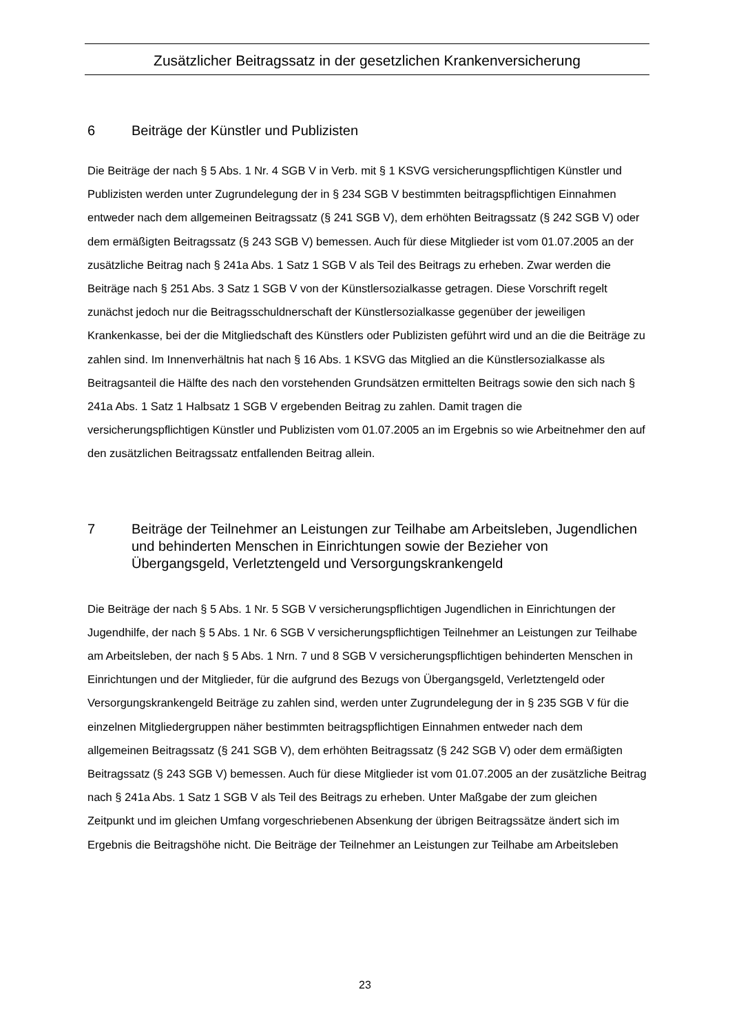Zusätzlicher Beitragssatz in der gesetzlichen Krankenversicherung
6 Beiträge der Künstler und Publizisten
Die Beiträge der nach § 5 Abs. 1 Nr. 4 SGB V in Verb. mit § 1 KSVG versicherungspflichtigen Künstler und Publizisten werden unter Zugrundelegung der in § 234 SGB V bestimmten beitragspflichtigen Einnahmen entweder nach dem allgemeinen Beitragssatz (§ 241 SGB V), dem erhöhten Beitragssatz (§ 242 SGB V) oder dem ermäßigten Beitragssatz (§ 243 SGB V) bemessen. Auch für diese Mitglieder ist vom 01.07.2005 an der zusätzliche Beitrag nach § 241a Abs. 1 Satz 1 SGB V als Teil des Beitrags zu erheben. Zwar werden die Beiträge nach § 251 Abs. 3 Satz 1 SGB V von der Künstlersozialkasse getragen. Diese Vorschrift regelt zunächst jedoch nur die Beitragsschuldnerschaft der Künstlersozialkasse gegenüber der jeweiligen Krankenkasse, bei der die Mitgliedschaft des Künstlers oder Publizisten geführt wird und an die die Beiträge zu zahlen sind. Im Innenverhältnis hat nach § 16 Abs. 1 KSVG das Mitglied an die Künstlersozialkasse als Beitragsanteil die Hälfte des nach den vorstehenden Grundsätzen ermittelten Beitrags sowie den sich nach § 241a Abs. 1 Satz 1 Halbsatz 1 SGB V ergebenden Beitrag zu zahlen. Damit tragen die versicherungspflichtigen Künstler und Publizisten vom 01.07.2005 an im Ergebnis so wie Arbeitnehmer den auf den zusätzlichen Beitragssatz entfallenden Beitrag allein.
7 Beiträge der Teilnehmer an Leistungen zur Teilhabe am Arbeitsleben, Jugendlichen und behinderten Menschen in Einrichtungen sowie der Bezieher von Übergangsgeld, Verletztengeld und Versorgungskrankengeld
Die Beiträge der nach § 5 Abs. 1 Nr. 5 SGB V versicherungspflichtigen Jugendlichen in Einrichtungen der Jugendhilfe, der nach § 5 Abs. 1 Nr. 6 SGB V versicherungspflichtigen Teilnehmer an Leistungen zur Teilhabe am Arbeitsleben, der nach § 5 Abs. 1 Nrn. 7 und 8 SGB V versicherungspflichtigen behinderten Menschen in Einrichtungen und der Mitglieder, für die aufgrund des Bezugs von Übergangsgeld, Verletztengeld oder Versorgungskrankengeld Beiträge zu zahlen sind, werden unter Zugrundelegung der in § 235 SGB V für die einzelnen Mitgliedergruppen näher bestimmten beitragspflichtigen Einnahmen entweder nach dem allgemeinen Beitragssatz (§ 241 SGB V), dem erhöhten Beitragssatz (§ 242 SGB V) oder dem ermäßigten Beitragssatz (§ 243 SGB V) bemessen. Auch für diese Mitglieder ist vom 01.07.2005 an der zusätzliche Beitrag nach § 241a Abs. 1 Satz 1 SGB V als Teil des Beitrags zu erheben. Unter Maßgabe der zum gleichen Zeitpunkt und im gleichen Umfang vorgeschriebenen Absenkung der übrigen Beitragssätze ändert sich im Ergebnis die Beitragshöhe nicht. Die Beiträge der Teilnehmer an Leistungen zur Teilhabe am Arbeitsleben
23